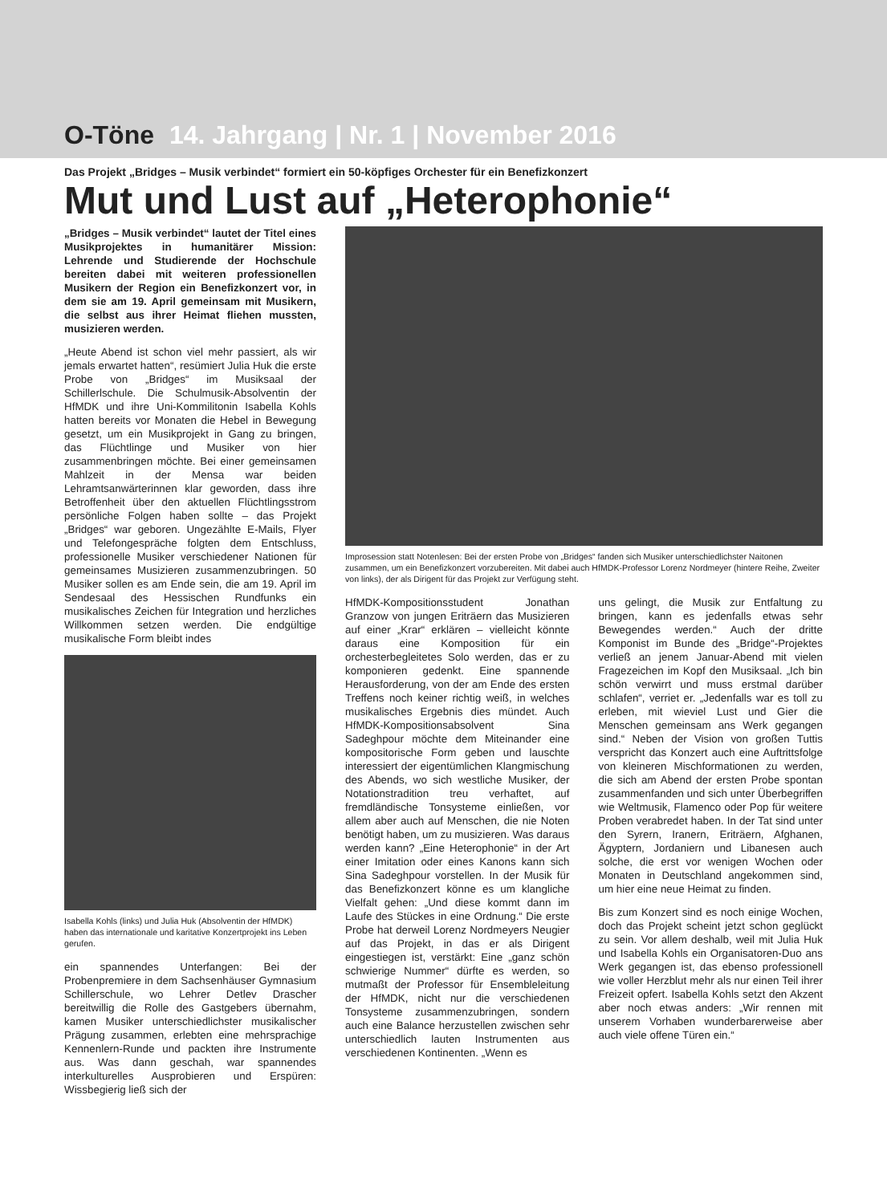O-Töne 14. Jahrgang | Nr. 1 | November 2016
Das Projekt „Bridges – Musik verbindet“ formiert ein 50-köpfiges Orchester für ein Benefizkonzert
Mut und Lust auf „Heterophonie“
„Bridges – Musik verbindet“ lautet der Titel eines Musikprojektes in humanitärer Mission: Lehrende und Studierende der Hochschule bereiten dabei mit weiteren professionellen Musikern der Region ein Benefizkonzert vor, in dem sie am 19. April gemeinsam mit Musikern, die selbst aus ihrer Heimat fliehen mussten, musizieren werden.
„Heute Abend ist schon viel mehr passiert, als wir jemals erwartet hatten“, resümiert Julia Huk die erste Probe von „Bridges“ im Musiksaal der Schillerlschule. Die Schulmusik-Absolventin der HfMDK und ihre Uni-Kommilitonin Isabella Kohls hatten bereits vor Monaten die Hebel in Bewegung gesetzt, um ein Musikprojekt in Gang zu bringen, das Flüchtlinge und Musiker von hier zusammenbringen möchte. Bei einer gemeinsamen Mahlzeit in der Mensa war beiden Lehramtsanwärterinnen klar geworden, dass ihre Betroffenheit über den aktuellen Flüchtlingsstrom persönliche Folgen haben sollte – das Projekt „Bridges“ war geboren. Ungezählte E-Mails, Flyer und Telefongespräche folgten dem Entschluss, professionelle Musiker verschiedener Nationen für gemeinsames Musizieren zusammenzubringen. 50 Musiker sollen es am Ende sein, die am 19. April im Sendesaal des Hessischen Rundfunks ein musikalisches Zeichen für Integration und herzliches Willkommen setzen werden. Die endgültige musikalische Form bleibt indes
Isabella Kohls (links) und Julia Huk (Absolventin der HfMDK) haben das internationale und karitative Konzertprojekt ins Leben gerufen.
ein spannendes Unterfangen: Bei der Probenpremiere in dem Sachsenhäuser Gymnasium Schillerschule, wo Lehrer Detlev Drascher bereitwillig die Rolle des Gastgebers übernahm, kamen Musiker unterschiedlichster musikalischer Prägung zusammen, erlebten eine mehrsprachige Kennenlern-Runde und packten ihre Instrumente aus. Was dann geschah, war spannendes interkulturelles Ausprobieren und Erspüren: Wissbegierig ließ sich der
Improsession statt Notenlesen: Bei der ersten Probe von „Bridges“ fanden sich Musiker unterschiedlichster Naitonen zusammen, um ein Benefizkonzert vorzubereiten. Mit dabei auch HfMDK-Professor Lorenz Nordmeyer (hintere Reihe, Zweiter von links), der als Dirigent für das Projekt zur Verfügung steht.
HfMDK-Kompositionsstudent Jonathan Granzow von jungen Eriträern das Musizieren auf einer „Krar“ erklären – vielleicht könnte daraus eine Komposition für ein orchesterbegleitetes Solo werden, das er zu komponieren gedenkt. Eine spannende Herausforderung, von der am Ende des ersten Treffens noch keiner richtig weiß, in welches musikalisches Ergebnis dies mündet. Auch HfMDK-Kompositionsabsolvent Sina Sadeghpour möchte dem Miteinander eine kompositorische Form geben und lauschte interessiert der eigentümlichen Klangmischung des Abends, wo sich westliche Musiker, der Notationstradition treu verhaftet, auf fremdländische Tonsysteme einließen, vor allem aber auch auf Menschen, die nie Noten benötigt haben, um zu musizieren. Was daraus werden kann? „Eine Heterophonie“ in der Art einer Imitation oder eines Kanons kann sich Sina Sadeghpour vorstellen. In der Musik für das Benefizkonzert könne es um klangliche Vielfalt gehen: „Und diese kommt dann im Laufe des Stückes in eine Ordnung.“ Die erste Probe hat derweil Lorenz Nordmeyers Neugier auf das Projekt, in das er als Dirigent eingestiegen ist, verstärkt: Eine „ganz schön schwierige Nummer“ dürfte es werden, so mutmaßt der Professor für Ensembleleitung der HfMDK, nicht nur die verschiedenen Tonsysteme zusammenzubringen, sondern auch eine Balance herzustellen zwischen sehr unterschiedlich lauten Instrumenten aus verschiedenen Kontinenten. „Wenn es
uns gelingt, die Musik zur Entfaltung zu bringen, kann es jedenfalls etwas sehr Bewegendes werden.“ Auch der dritte Komponist im Bunde des „Bridge“-Projektes verließ an jenem Januar-Abend mit vielen Fragezeichen im Kopf den Musiksaal. „Ich bin schön verwirrt und muss erstmal darüber schlafen“, verriet er. „Jedenfalls war es toll zu erleben, mit wieviel Lust und Gier die Menschen gemeinsam ans Werk gegangen sind.“ Neben der Vision von großen Tuttis verspricht das Konzert auch eine Auftrittsfolge von kleineren Mischformationen zu werden, die sich am Abend der ersten Probe spontan zusammenfanden und sich unter Überbegriffen wie Weltmusik, Flamenco oder Pop für weitere Proben verabredet haben. In der Tat sind unter den Syrern, Iranern, Eriträern, Afghanen, Ägyptern, Jordaniern und Libanesen auch solche, die erst vor wenigen Wochen oder Monaten in Deutschland angekommen sind, um hier eine neue Heimat zu finden.
Bis zum Konzert sind es noch einige Wochen, doch das Projekt scheint jetzt schon geglückt zu sein. Vor allem deshalb, weil mit Julia Huk und Isabella Kohls ein Organisatoren-Duo ans Werk gegangen ist, das ebenso professionell wie voller Herzblut mehr als nur einen Teil ihrer Freizeit opfert. Isabella Kohls setzt den Akzent aber noch etwas anders: „Wir rennen mit unserem Vorhaben wunderbarerweise aber auch viele offene Türen ein.“